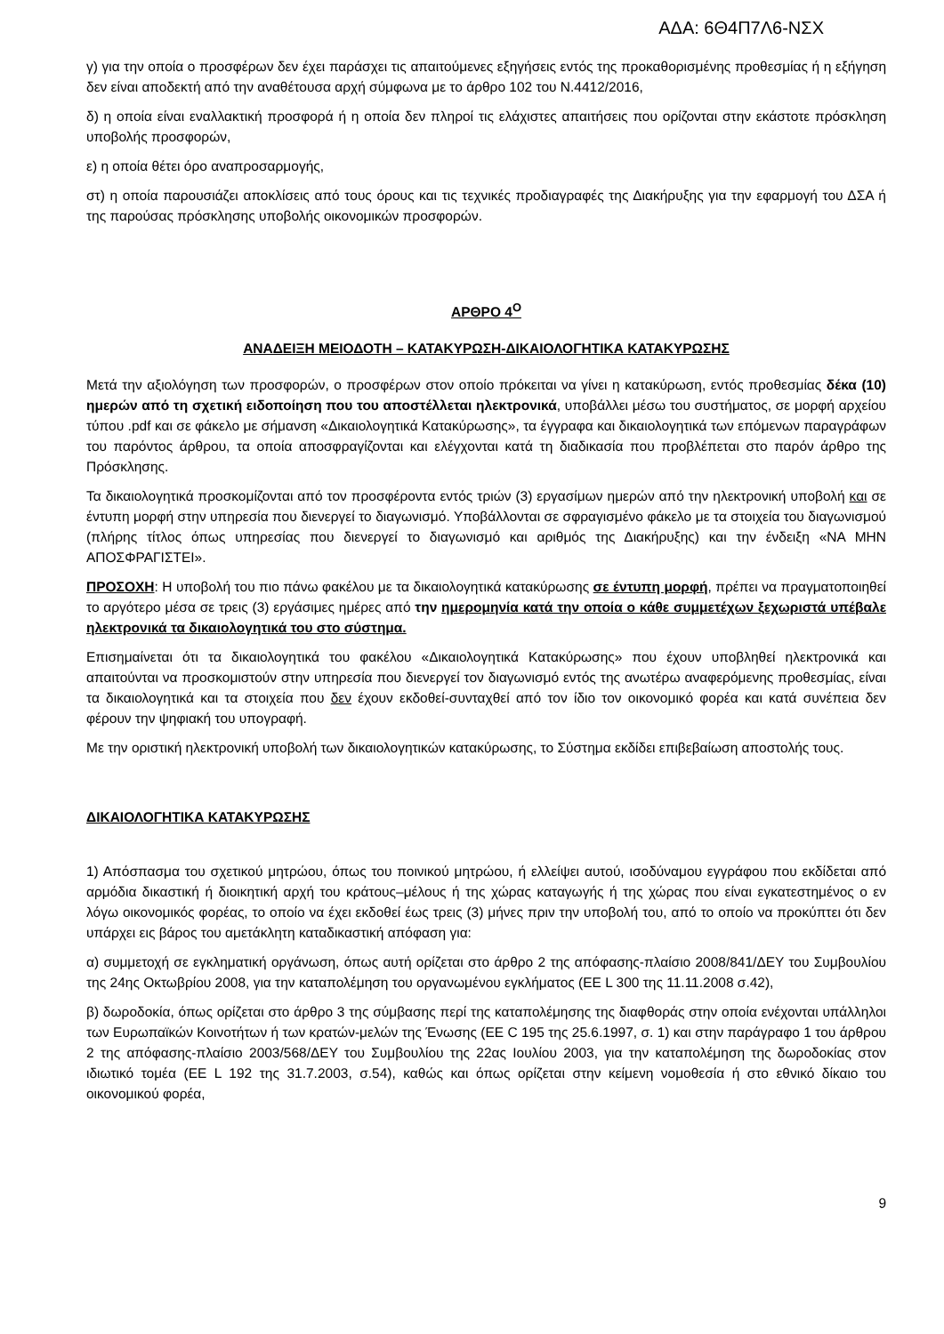ΑΔΑ: 6Θ4Π7Λ6-ΝΣΧ
γ) για την οποία ο προσφέρων δεν έχει παράσχει τις απαιτούμενες εξηγήσεις εντός της προκαθορισμένης προθεσμίας ή η εξήγηση δεν είναι αποδεκτή από την αναθέτουσα αρχή σύμφωνα με το άρθρο 102 του Ν.4412/2016,
δ) η οποία είναι εναλλακτική προσφορά ή η οποία δεν πληροί τις ελάχιστες απαιτήσεις που ορίζονται στην εκάστοτε πρόσκληση υποβολής προσφορών,
ε) η οποία θέτει όρο αναπροσαρμογής,
στ) η οποία παρουσιάζει αποκλίσεις από τους όρους και τις τεχνικές προδιαγραφές της Διακήρυξης για την εφαρμογή του ΔΣΑ ή της παρούσας πρόσκλησης υποβολής οικονομικών προσφορών.
ΑΡΘΡΟ 4<sup>Ο</sup>
ΑΝΑΔΕΙΞΗ ΜΕΙΟΔΟΤΗ – ΚΑΤΑΚΥΡΩΣΗ-ΔΙΚΑΙΟΛΟΓΗΤΙΚΑ ΚΑΤΑΚΥΡΩΣΗΣ
Μετά την αξιολόγηση των προσφορών, ο προσφέρων στον οποίο πρόκειται να γίνει η κατακύρωση, εντός προθεσμίας δέκα (10) ημερών από τη σχετική ειδοποίηση που του αποστέλλεται ηλεκτρονικά, υποβάλλει μέσω του συστήματος, σε μορφή αρχείου τύπου .pdf και σε φάκελο με σήμανση «Δικαιολογητικά Κατακύρωσης», τα έγγραφα και δικαιολογητικά των επόμενων παραγράφων του παρόντος άρθρου, τα οποία αποσφραγίζονται και ελέγχονται κατά τη διαδικασία που προβλέπεται στο παρόν άρθρο της Πρόσκλησης.
Τα δικαιολογητικά προσκομίζονται από τον προσφέροντα εντός τριών (3) εργασίμων ημερών από την ηλεκτρονική υποβολή και σε έντυπη μορφή στην υπηρεσία που διενεργεί το διαγωνισμό. Υποβάλλονται σε σφραγισμένο φάκελο με τα στοιχεία του διαγωνισμού (πλήρης τίτλος όπως υπηρεσίας που διενεργεί το διαγωνισμό και αριθμός της Διακήρυξης) και την ένδειξη «ΝΑ ΜΗΝ ΑΠΟΣΦΡΑΓΙΣΤΕΙ».
ΠΡΟΣΟΧΗ: Η υποβολή του πιο πάνω φακέλου με τα δικαιολογητικά κατακύρωσης σε έντυπη μορφή, πρέπει να πραγματοποιηθεί το αργότερο μέσα σε τρεις (3) εργάσιμες ημέρες από την ημερομηνία κατά την οποία ο κάθε συμμετέχων ξεχωριστά υπέβαλε ηλεκτρονικά τα δικαιολογητικά του στο σύστημα.
Επισημαίνεται ότι τα δικαιολογητικά του φακέλου «Δικαιολογητικά Κατακύρωσης» που έχουν υποβληθεί ηλεκτρονικά και απαιτούνται να προσκομιστούν στην υπηρεσία που διενεργεί τον διαγωνισμό εντός της ανωτέρω αναφερόμενης προθεσμίας, είναι τα δικαιολογητικά και τα στοιχεία που δεν έχουν εκδοθεί-συνταχθεί από τον ίδιο τον οικονομικό φορέα και κατά συνέπεια δεν φέρουν την ψηφιακή του υπογραφή.
Με την οριστική ηλεκτρονική υποβολή των δικαιολογητικών κατακύρωσης, το Σύστημα εκδίδει επιβεβαίωση αποστολής τους.
ΔΙΚΑΙΟΛΟΓΗΤΙΚΑ ΚΑΤΑΚΥΡΩΣΗΣ
1) Απόσπασμα του σχετικού μητρώου, όπως του ποινικού μητρώου, ή ελλείψει αυτού, ισοδύναμου εγγράφου που εκδίδεται από αρμόδια δικαστική ή διοικητική αρχή του κράτους–μέλους ή της χώρας καταγωγής ή της χώρας που είναι εγκατεστημένος ο εν λόγω οικονομικός φορέας, το οποίο να έχει εκδοθεί έως τρεις (3) μήνες πριν την υποβολή του, από το οποίο να προκύπτει ότι δεν υπάρχει εις βάρος του αμετάκλητη καταδικαστική απόφαση για:
α) συμμετοχή σε εγκληματική οργάνωση, όπως αυτή ορίζεται στο άρθρο 2 της απόφασης-πλαίσιο 2008/841/ΔΕΥ του Συμβουλίου της 24ης Οκτωβρίου 2008, για την καταπολέμηση του οργανωμένου εγκλήματος (ΕΕ L 300 της 11.11.2008 σ.42),
β) δωροδοκία, όπως ορίζεται στο άρθρο 3 της σύμβασης περί της καταπολέμησης της διαφθοράς στην οποία ενέχονται υπάλληλοι των Ευρωπαϊκών Κοινοτήτων ή των κρατών-μελών της Ένωσης (ΕΕ C 195 της 25.6.1997, σ. 1) και στην παράγραφο 1 του άρθρου 2 της απόφασης-πλαίσιο 2003/568/ΔΕΥ του Συμβουλίου της 22ας Ιουλίου 2003, για την καταπολέμηση της δωροδοκίας στον ιδιωτικό τομέα (ΕΕ L 192 της 31.7.2003, σ.54), καθώς και όπως ορίζεται στην κείμενη νομοθεσία ή στο εθνικό δίκαιο του οικονομικού φορέα,
9